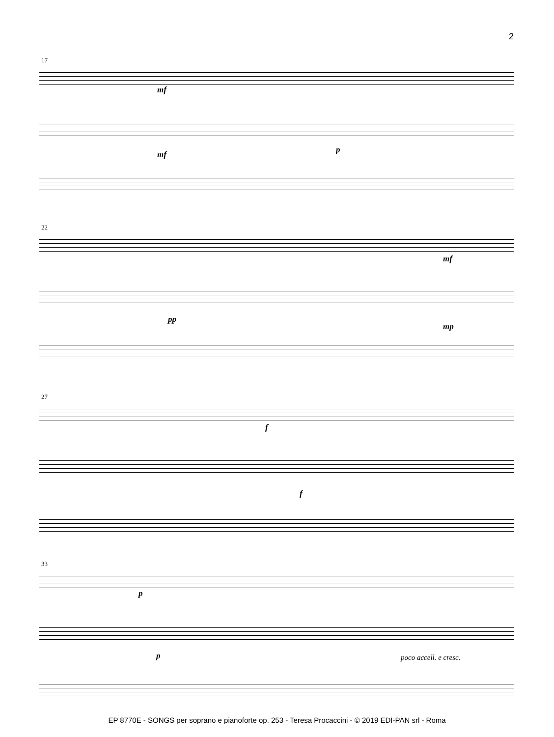2
17
mf
mf p
22
mf
pp
mp
27
f
f
33
p
p poco accell. e cresc.
EP 8770E - SONGS per soprano e pianoforte op. 253 - Teresa Procaccini - © 2019 EDI-PAN srl - Roma